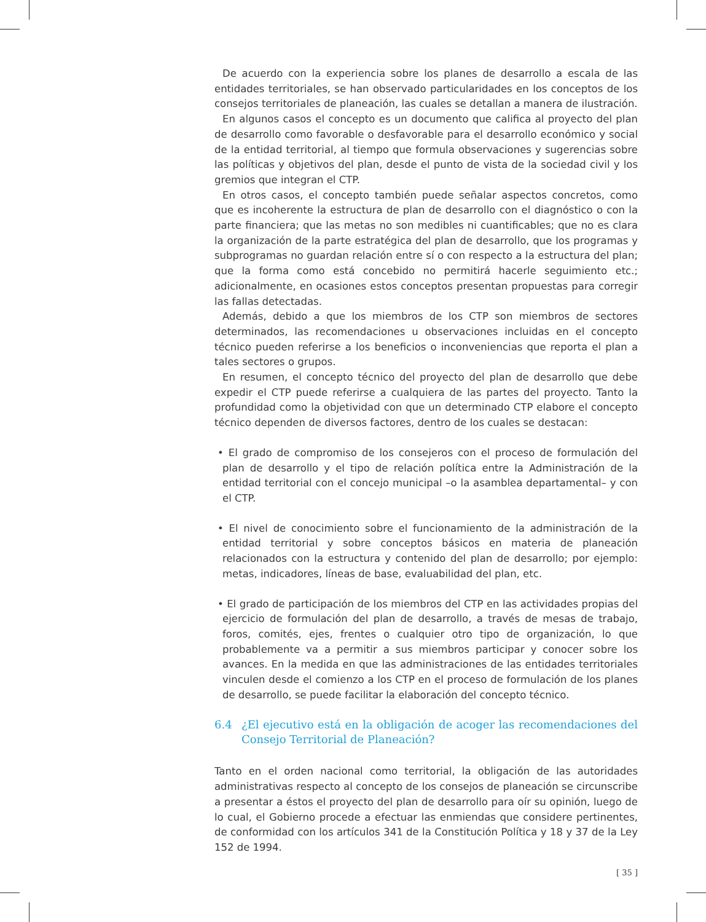De acuerdo con la experiencia sobre los planes de desarrollo a escala de las entidades territoriales, se han observado particularidades en los conceptos de los consejos territoriales de planeación, las cuales se detallan a manera de ilustración.
En algunos casos el concepto es un documento que califica al proyecto del plan de desarrollo como favorable o desfavorable para el desarrollo económico y social de la entidad territorial, al tiempo que formula observaciones y sugerencias sobre las políticas y objetivos del plan, desde el punto de vista de la sociedad civil y los gremios que integran el CTP.
En otros casos, el concepto también puede señalar aspectos concretos, como que es incoherente la estructura de plan de desarrollo con el diagnóstico o con la parte financiera; que las metas no son medibles ni cuantificables; que no es clara la organización de la parte estratégica del plan de desarrollo, que los programas y subprogramas no guardan relación entre sí o con respecto a la estructura del plan; que la forma como está concebido no permitirá hacerle seguimiento etc.; adicionalmente, en ocasiones estos conceptos presentan propuestas para corregir las fallas detectadas.
Además, debido a que los miembros de los CTP son miembros de sectores determinados, las recomendaciones u observaciones incluidas en el concepto técnico pueden referirse a los beneficios o inconveniencias que reporta el plan a tales sectores o grupos.
En resumen, el concepto técnico del proyecto del plan de desarrollo que debe expedir el CTP puede referirse a cualquiera de las partes del proyecto. Tanto la profundidad como la objetividad con que un determinado CTP elabore el concepto técnico dependen de diversos factores, dentro de los cuales se destacan:
• El grado de compromiso de los consejeros con el proceso de formulación del plan de desarrollo y el tipo de relación política entre la Administración de la entidad territorial con el concejo municipal –o la asamblea departamental– y con el CTP.
• El nivel de conocimiento sobre el funcionamiento de la administración de la entidad territorial y sobre conceptos básicos en materia de planeación relacionados con la estructura y contenido del plan de desarrollo; por ejemplo: metas, indicadores, líneas de base, evaluabilidad del plan, etc.
• El grado de participación de los miembros del CTP en las actividades propias del ejercicio de formulación del plan de desarrollo, a través de mesas de trabajo, foros, comités, ejes, frentes o cualquier otro tipo de organización, lo que probablemente va a permitir a sus miembros participar y conocer sobre los avances. En la medida en que las administraciones de las entidades territoriales vinculen desde el comienzo a los CTP en el proceso de formulación de los planes de desarrollo, se puede facilitar la elaboración del concepto técnico.
6.4 ¿El ejecutivo está en la obligación de acoger las recomendaciones del Consejo Territorial de Planeación?
Tanto en el orden nacional como territorial, la obligación de las autoridades administrativas respecto al concepto de los consejos de planeación se circunscribe a presentar a éstos el proyecto del plan de desarrollo para oír su opinión, luego de lo cual, el Gobierno procede a efectuar las enmiendas que considere pertinentes, de conformidad con los artículos 341 de la Constitución Política y 18 y 37 de la Ley 152 de 1994.
[ 35 ]